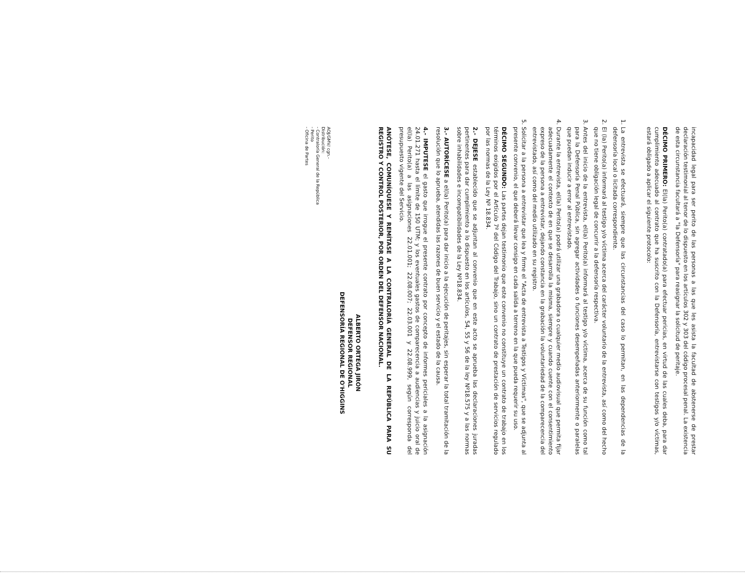incapacidad legal para ser perito de las personas a las que les asista la facultad de abstenerse de prestar declaración testimonial al tenor de lo dispuesto en los artículos 302 y 303 del código procesal penal. La existencia de esta circunstancia facultará a "la Defensoría" para reasignar la solicitud de peritaje.
DÉCIMO PRIMERO: El(la) Perito(a) contratado(a) para efectuar pericias, en virtud de las cuales deba, para dar cumplimiento adecuado al contrato que ha suscrito con la Defensoría, entrevistarse con testigos y/o víctimas, estará obligado a aplicar el siguiente protocolo:
1. La entrevista se efectuará, siempre que las circunstancias del caso lo permitan, en las dependencias de la defensoría local o licitada correspondiente.
2. El (la) Perito(a) informará al testigo y/o víctima acerca del carácter voluntario de la entrevista, así como del hecho que no tiene obligación legal de concurrir a la defensoría respectiva.
3. Antes del inicio de la entrevista, el(la) Perito(a) informará al testigo y/o víctima, acerca de su función como tal para la Defensoría Penal Pública, sin agregar actividades o funciones desempeñadas anteriormente o paralelas que puedan inducir a error al entrevistado.
4. Durante la entrevista, el(la) Perito(a) podrá utilizar una grabadora o cualquier medio audiovisual que permita fijar adecuadamente el contexto de en que se desarrolla la misma, siempre y cuando cuente con el consentimiento expreso de la persona a entrevistar, dejando constancia en la grabación la voluntariedad de la comparecencia del entrevistado, así como del medio utilizado en su registro.
5. Solicitar a la persona a entrevistar que lea y firme el "Acta de entrevista a Testigos y Víctimas", que se adjunta al presente convenio, el que deberá llevar consigo en cada salida a terreno en la que pueda requerir su uso.
DÉCIMO SEGUNDO: Las partes dejan testimonio que este convenio no constituye un contrato de trabajo en los términos exigidos por el Artículo 7º del Código del Trabajo, sino un contrato de prestación de servicios regulado por las normas de la Ley Nº 18.834.
2.- DEJESE establecido que se adjuntan al convenio que en este acto se aprueba las declaraciones juradas pertinentes para dar cumplimiento a lo dispuesto en los artículos, 54, 55 y 56 de la ley Nº18.575 y a las normas sobre inhabilidades e incompatibilidades de la Ley Nº18.834.
3.- AUTORÍCESE a el(la) Perito(a) para dar inicio a la ejecución de peritajes, sin esperar la total tramitación de la resolución que lo aprueba, atendidas las razones de buen servicio y el estado de la causa.
4.- IMPUTESE el gasto que irrogue el presente contrato por concepto de informes periciales a la asignación 24.01.271 hasta el límite de 150 UTM; y los eventuales gastos de comparecencia a audiencias y juicio oral de el(la) Perito(a) a las asignaciones 22.01.001; 22.08.007; 22.03.001 y 22.08.999, según corresponda del presupuesto vigente del Servicio.
ANÓTESE, COMUNÍQUESE Y REMÍTASE A LA CONTRALORÍA GENERAL DE LA REPÚBLICA PARA SU REGISTRO Y CONTROL POSTERIOR, POR ORDEN DEL DEFENSOR NACIONAL.
ALBERTO ORTEGA JIRÓN
DEFENSOR REGIONAL
DEFENSORÍA REGIONAL DE O'HIGGINS
AOJ/GMV/ cgn.-
Distribución:
- Contraloría General de la República
- Perito
- Oficina de Partes